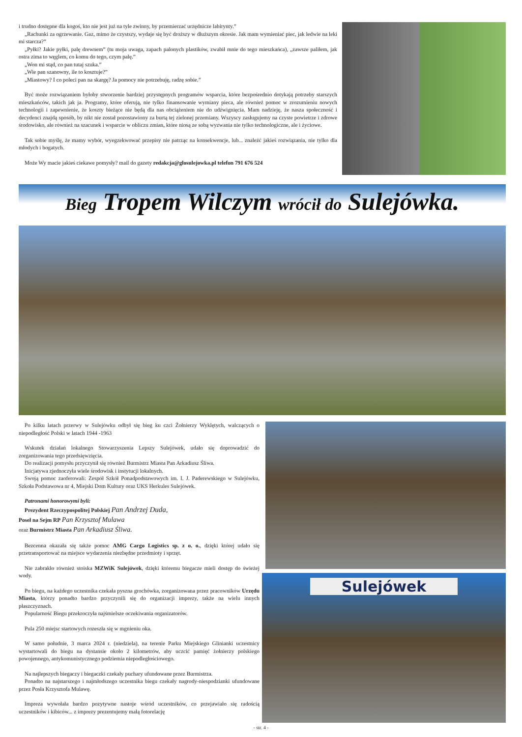i trudno dostępne dla kogoś, kto nie jest już na tyle zwinny, by przemierzać urzędnicze labirynty.”
„Rachunki za ogrzewanie. Gaz, mimo że czystszy, wydaje się być droższy w dłuższym okresie. Jak mam wymieniać piec, jak ledwie na leki mi starcza?”
„Pyłki? Jakie pyłki, palę drewnem” (tu moja uwaga, zapach palonych plastików, zwabił mnie do tego mieszkańca), „zawsze paliłem, jak ostra zima to węglem, co komu do tego, czym palę.”
„Won mi stąd, co pan tutaj szuka.”
„Wie pan szanowny, ile to kosztuje?”
„Miastowy? I co poleci pan na skargę? Ja pomocy nie potrzebuję, radzę sobie.”
Być może rozwiązaniem byłoby stworzenie bardziej przystępnych programów wsparcia, które bezpośrednio dotykają potrzeby starszych mieszkańców, takich jak ja. Programy, które oferują, nie tylko finansowanie wymiany pieca, ale również pomoc w zrozumieniu nowych technologii i zapewnienie, że koszty bieżące nie będą dla nas obciążeniem nie do udźwignięcia. Mam nadzieję, że nasza społeczność i decydenci znajdą sposób, by nikt nie został pozostawiony za burtą tej zielonej przemiany. Wszyscy zasługujemy na czyste powietrze i zdrowe środowisko, ale również na szacunek i wsparcie w obliczu zmian, które niosą ze sobą wyzwania nie tylko technologiczne, ale i życiowe.
Tak sobie myślę, że mamy wybór, wyegzekwować przepisy nie patrząc na konsekwencje, lub... znaleźć jakieś rozwiązania, nie tylko dla młodych i bogatych.
Może Wy macie jakieś ciekawe pomysły? mail do gazety redakcja@glosulejowka.pl telefon 791 676 524
Bieg Tropem Wilczym wrócił do Sulejówka.
Po kilku latach przerwy w Sulejówku odbył się bieg ku czci Żołnierzy Wyklętych, walczących o niepodległość Polski w latach 1944 -1963
Wskutek działań lokalnego Stowarzyszenia Lepszy Sulejówek, udało się doprowadzić do zorganizowania tego przedsięwzięcia.
Do realizacji pomysłu przyczynił się również Burmistrz Miasta Pan Arkadiusz Śliwa.
Inicjatywa zjednoczyła wiele środowisk i instytucji lokalnych.
Swoją pomoc zaoferowali: Zespół Szkół Ponadpodstawowych im. I. J. Paderewskiego w Sulejówku, Szkoła Podstawowa nr 4, Miejski Dom Kultury oraz UKS Herkules Sulejówek.
Patronami honorowymi byli:
Prezydent Rzeczypospolitej Polskiej Pan Andrzej Duda,
Poseł na Sejm RP Pan Krzysztof Mulawa
oraz Burmistrz Miasta Pan Arkadiusz Śliwa.
Bezcenna okazała się także pomoc AMG Cargo Logistics sp. z o. o., dzięki której udało się przetransportować na miejsce wydarzenia niezbędne przedmioty i sprzęt.
Nie zabrakło również stoiska MZWiK Sulejówek, dzięki któremu biegacze mieli dostęp do świeżej wody.
Po biegu, na każdego uczestnika czekała pyszna grochówka, zorganizowana przez pracowników Urzędu Miasta, którzy ponadto bardzo przyczynili się do organizacji imprezy, także na wielu innych płaszczyznach.
Popularność Biegu przekroczyła najśmielsze oczekiwania organizatorów.
Pula 250 miejsc startowych rozeszła się w mgnieniu oka.
W samo południe, 3 marca 2024 r. (niedziela), na terenie Parku Miejskiego Glinianki uczestnicy wystartowali do biegu na dystansie około 2 kilometrów, aby uczcić pamięć żołnierzy polskiego powojennego, antykomunistycznego podziemia niepodległościowego.
Na najlepszych biegaczy i biegaczki czekały puchary ufundowane przez Burmistrza.
Ponadto na najstarszego i najmłodszego uczestnika biegu czekały nagrody-niespodzianki ufundowane przez Posła Krzysztofa Mulawę.
Impreza wywołała bardzo pozytywne nastoje wśród uczestników, co przejawiało się radością uczestników i kibiców... z imprezy prezentujemy małą fotorelację
Sulejówek
- str. 4 -